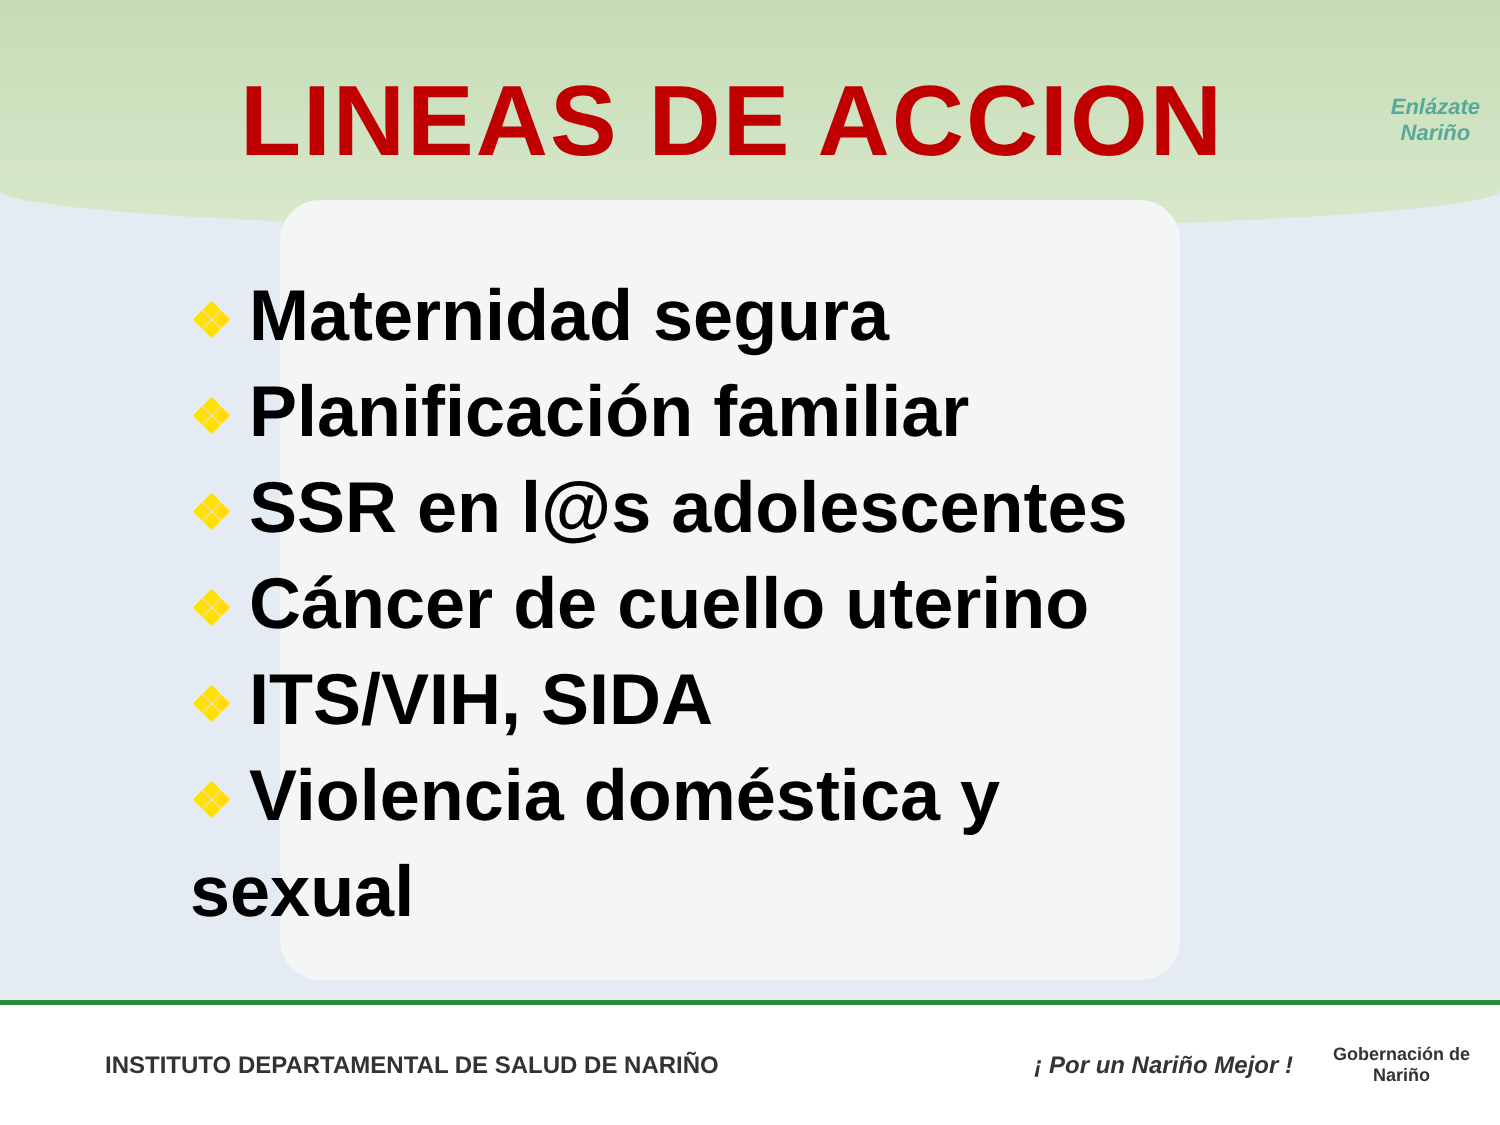LINEAS DE ACCION
Enlázate
Nariño
❖ Maternidad segura
❖ Planificación familiar
❖ SSR en l@s adolescentes
❖ Cáncer de cuello uterino
❖ ITS/VIH, SIDA
❖ Violencia doméstica y
sexual
INSTITUTO DEPARTAMENTAL DE SALUD DE NARIÑO
¡ Por un Nariño Mejor !
Gobernación de
Nariño